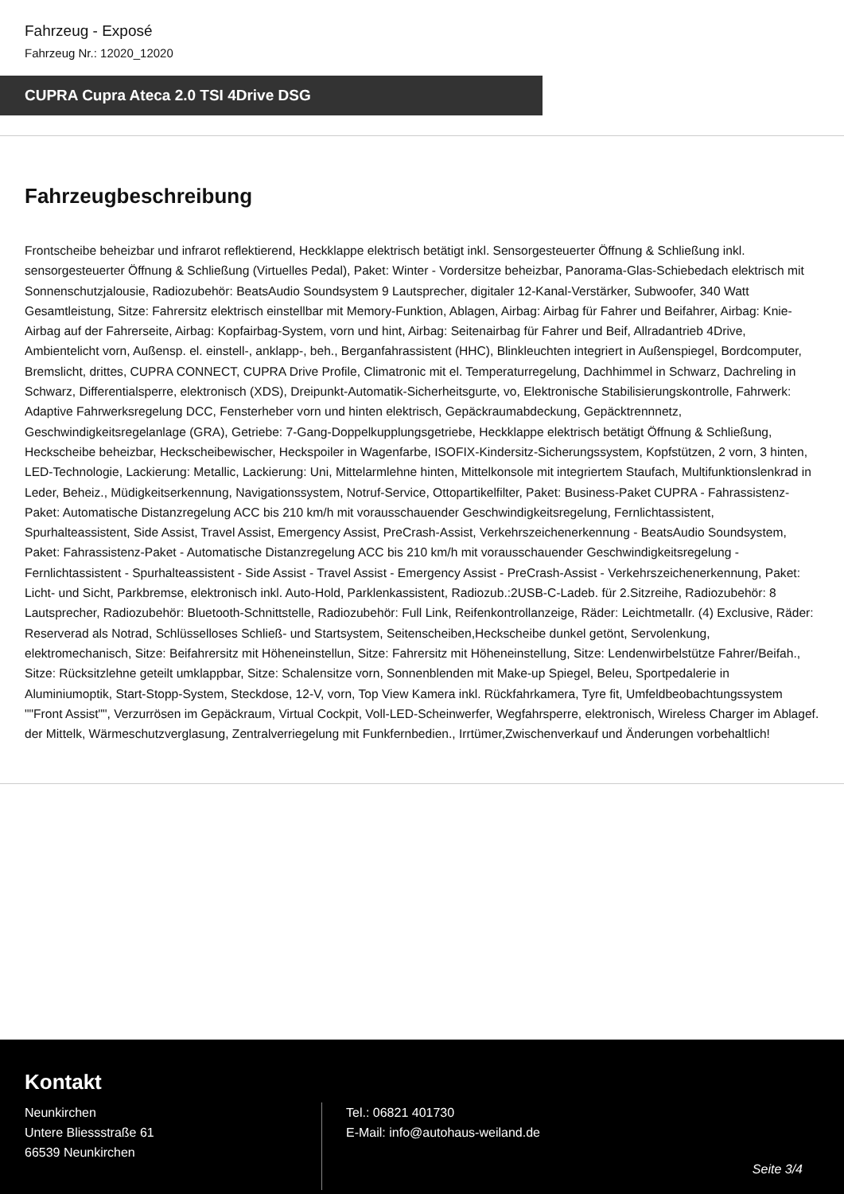Fahrzeug - Exposé
Fahrzeug Nr.: 12020_12020
CUPRA Cupra Ateca 2.0 TSI 4Drive DSG
Fahrzeugbeschreibung
Frontscheibe beheizbar und infrarot reflektierend, Heckklappe elektrisch betätigt inkl. Sensorgesteuerter Öffnung & Schließung inkl. sensorgesteuerter Öffnung & Schließung (Virtuelles Pedal), Paket: Winter - Vordersitze beheizbar, Panorama-Glas-Schiebedach elektrisch mit Sonnenschutzjalousie, Radiozubehör: BeatsAudio Soundsystem 9 Lautsprecher, digitaler 12-Kanal-Verstärker, Subwoofer, 340 Watt Gesamtleistung, Sitze: Fahrersitz elektrisch einstellbar mit Memory-Funktion, Ablagen, Airbag: Airbag für Fahrer und Beifahrer, Airbag: Knie-Airbag auf der Fahrerseite, Airbag: Kopfairbag-System, vorn und hint, Airbag: Seitenairbag für Fahrer und Beif, Allradantrieb 4Drive, Ambientelicht vorn, Außensp. el. einstell-, anklapp-, beh., Berganfahrassistent (HHC), Blinkleuchten integriert in Außenspiegel, Bordcomputer, Bremslicht, drittes, CUPRA CONNECT, CUPRA Drive Profile, Climatronic mit el. Temperaturregelung, Dachhimmel in Schwarz, Dachreling in Schwarz, Differentialsperre, elektronisch (XDS), Dreipunkt-Automatik-Sicherheitsgurte, vo, Elektronische Stabilisierungskontrolle, Fahrwerk: Adaptive Fahrwerksregelung DCC, Fensterheber vorn und hinten elektrisch, Gepäckraumabdeckung, Gepäcktrennnetz, Geschwindigkeitsregelanlage (GRA), Getriebe: 7-Gang-Doppelkupplungsgetriebe, Heckklappe elektrisch betätigt Öffnung & Schließung, Heckscheibe beheizbar, Heckscheibewischer, Heckspoiler in Wagenfarbe, ISOFIX-Kindersitz-Sicherungssystem, Kopfstützen, 2 vorn, 3 hinten, LED-Technologie, Lackierung: Metallic, Lackierung: Uni, Mittelarmlehne hinten, Mittelkonsole mit integriertem Staufach, Multifunktionslenkrad in Leder, Beheiz., Müdigkeitserkennung, Navigationssystem, Notruf-Service, Ottopartikelfilter, Paket: Business-Paket CUPRA - Fahrassistenz-Paket: Automatische Distanzregelung ACC bis 210 km/h mit vorausschauender Geschwindigkeitsregelung, Fernlichtassistent, Spurhalteassistent, Side Assist, Travel Assist, Emergency Assist, PreCrash-Assist, Verkehrszeichenerkennung - BeatsAudio Soundsystem, Paket: Fahrassistenz-Paket - Automatische Distanzregelung ACC bis 210 km/h mit vorausschauender Geschwindigkeitsregelung - Fernlichtassistent - Spurhalteassistent - Side Assist - Travel Assist - Emergency Assist - PreCrash-Assist - Verkehrszeichenerkennung, Paket: Licht- und Sicht, Parkbremse, elektronisch inkl. Auto-Hold, Parklenkassistent, Radiozub.:2USB-C-Ladeb. für 2.Sitzreihe, Radiozubehör: 8 Lautsprecher, Radiozubehör: Bluetooth-Schnittstelle, Radiozubehör: Full Link, Reifenkontrollanzeige, Räder: Leichtmetallr. (4) Exclusive, Räder: Reserverad als Notrad, Schlüsselloses Schließ- und Startsystem, Seitenscheiben,Heckscheibe dunkel getönt, Servolenkung, elektromechanisch, Sitze: Beifahrersitz mit Höheneinstellun, Sitze: Fahrersitz mit Höheneinstellung, Sitze: Lendenwirbelstütze Fahrer/Beifah., Sitze: Rücksitzlehne geteilt umklappbar, Sitze: Schalensitze vorn, Sonnenblenden mit Make-up Spiegel, Beleu, Sportpedalerie in Aluminiumoptik, Start-Stopp-System, Steckdose, 12-V, vorn, Top View Kamera inkl. Rückfahrkamera, Tyre fit, Umfeldbeobachtungssystem ""Front Assist"", Verzurrösen im Gepäckraum, Virtual Cockpit, Voll-LED-Scheinwerfer, Wegfahrsperre, elektronisch, Wireless Charger im Ablagef. der Mittelk, Wärmeschutzverglasung, Zentralverriegelung mit Funkfernbedien., Irrtümer,Zwischenverkauf und Änderungen vorbehaltlich!
Kontakt
Neunkirchen
Untere Bliessstraße 61
66539 Neunkirchen
Tel.: 06821 401730
E-Mail: info@autohaus-weiland.de
Seite 3/4